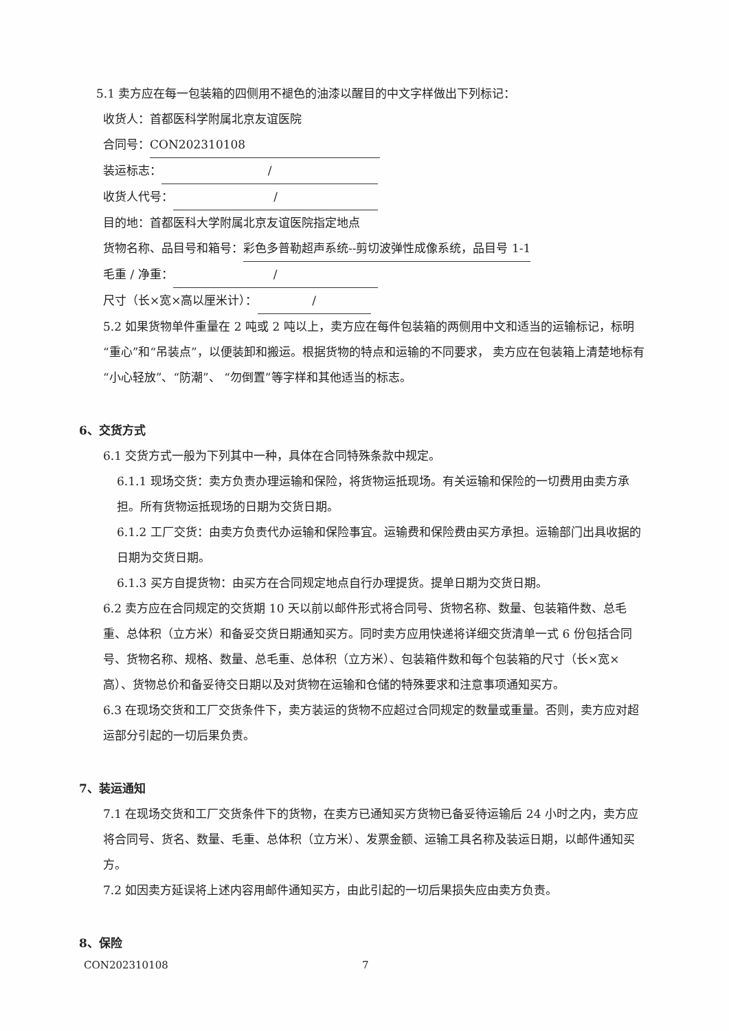5.1 卖方应在每一包装箱的四侧用不褪色的油漆以醒目的中文字样做出下列标记：
收货人：首都医科学附属北京友谊医院
合同号： CON202310108
装运标志： /
收货人代号： /
目的地：首都医科大学附属北京友谊医院指定地点
货物名称、品目号和箱号：彩色多普勒超声系统--剪切波弹性成像系统，品目号 1-1
毛重 / 净重： /
尺寸（长×宽×高以厘米计）： /
5.2 如果货物单件重量在 2 吨或 2 吨以上，卖方应在每件包装箱的两侧用中文和适当的运输标记，标明“重心”和“吊装点”，以便装卸和搬运。根据货物的特点和运输的不同要求， 卖方应在包装箱上清楚地标有“小心轻放”、“防潮”、 “勿倒置”等字样和其他适当的标志。
6、交货方式
6.1 交货方式一般为下列其中一种，具体在合同特殊条款中规定。
6.1.1 现场交货：卖方负责办理运输和保险，将货物运抵现场。有关运输和保险的一切费用由卖方承担。所有货物运抵现场的日期为交货日期。
6.1.2 工厂交货：由卖方负责代办运输和保险事宜。运输费和保险费由买方承担。运输部门出具收据的日期为交货日期。
6.1.3 买方自提货物：由买方在合同规定地点自行办理提货。提单日期为交货日期。
6.2 卖方应在合同规定的交货期 10 天以前以邮件形式将合同号、货物名称、数量、包装箱件数、总毛重、总体积（立方米）和备妥交货日期通知买方。同时卖方应用快递将详细交货清单一式 6 份包括合同号、货物名称、规格、数量、总毛重、总体积（立方米）、包装箱件数和每个包装箱的尺寸（长×宽×高）、货物总价和备妥待交日期以及对货物在运输和仓储的特殊要求和注意事项通知买方。
6.3 在现场交货和工厂交货条件下，卖方装运的货物不应超过合同规定的数量或重量。否则，卖方应对超运部分引起的一切后果负责。
7、装运通知
7.1 在现场交货和工厂交货条件下的货物，在卖方已通知买方货物已备妥待运输后 24 小时之内，卖方应将合同号、货名、数量、毛重、总体积（立方米）、发票金额、运输工具名称及装运日期，以邮件通知买方。
7.2 如因卖方延误将上述内容用邮件通知买方，由此引起的一切后果损失应由卖方负责。
8、保险
CON202310108 7